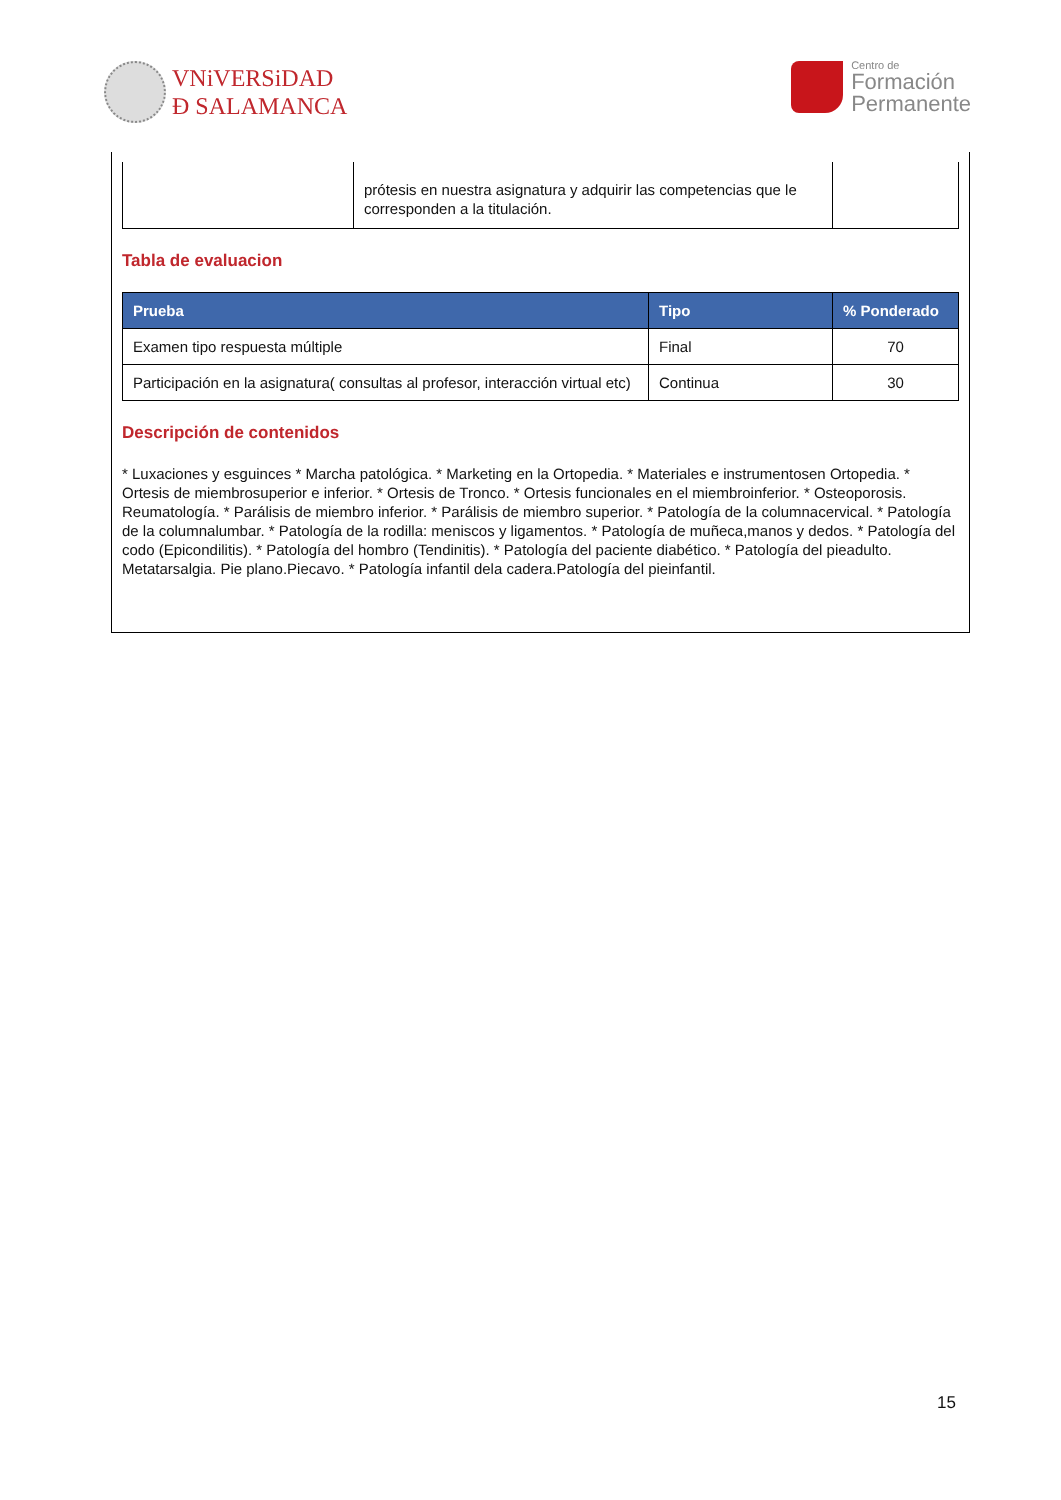VNiVERSiDAD
Ð SALAMANCA
Centro de
Formación
Permanente
| | prótesis en nuestra asignatura y adquirir las competencias que le corresponden a la titulación. | |
Tabla de evaluacion
| Prueba | Tipo | % Ponderado |
| --- | --- | --- |
| Examen tipo respuesta múltiple | Final | 70 |
| Participación en la asignatura( consultas al profesor, interacción virtual etc) | Continua | 30 |
Descripción de contenidos
* Luxaciones y esguinces * Marcha patológica. * Marketing en la Ortopedia. * Materiales e instrumentosen Ortopedia. * Ortesis de miembrosuperior e inferior. * Ortesis de Tronco. * Ortesis funcionales en el miembroinferior. * Osteoporosis. Reumatología. * Parálisis de miembro inferior. * Parálisis de miembro superior. * Patología de la columnacervical. * Patología de la columnalumbar. * Patología de la rodilla: meniscos y ligamentos. * Patología de muñeca,manos y dedos. * Patología del codo (Epicondilitis). * Patología del hombro (Tendinitis). * Patología del paciente diabético. * Patología del pieadulto. Metatarsalgia. Pie plano.Piecavo. * Patología infantil dela cadera.Patología del pieinfantil.
15